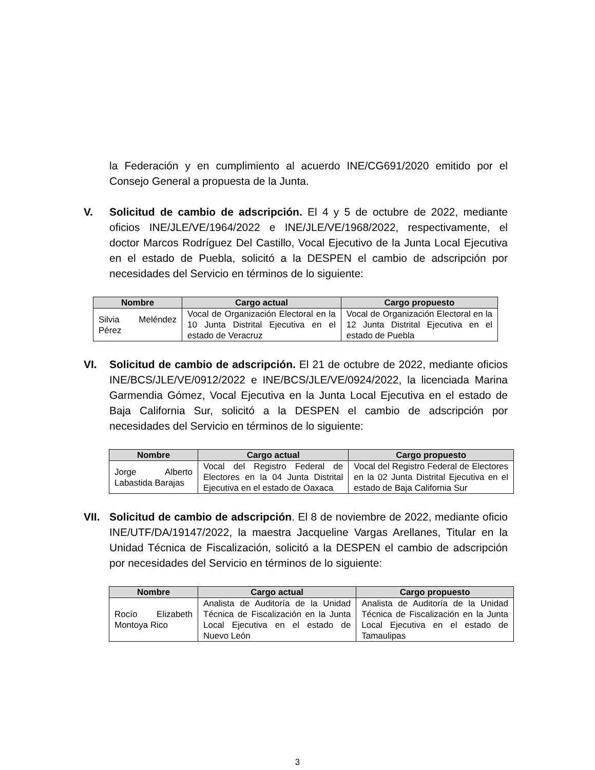la Federación y en cumplimiento al acuerdo INE/CG691/2020 emitido por el Consejo General a propuesta de la Junta.
V. Solicitud de cambio de adscripción. El 4 y 5 de octubre de 2022, mediante oficios INE/JLE/VE/1964/2022 e INE/JLE/VE/1968/2022, respectivamente, el doctor Marcos Rodríguez Del Castillo, Vocal Ejecutivo de la Junta Local Ejecutiva en el estado de Puebla, solicitó a la DESPEN el cambio de adscripción por necesidades del Servicio en términos de lo siguiente:
| Nombre | Cargo actual | Cargo propuesto |
| --- | --- | --- |
| Silvia Meléndez Pérez | Vocal de Organización Electoral en la 10 Junta Distrital Ejecutiva en el estado de Veracruz | Vocal de Organización Electoral en la 12 Junta Distrital Ejecutiva en el estado de Puebla |
VI. Solicitud de cambio de adscripción. El 21 de octubre de 2022, mediante oficios INE/BCS/JLE/VE/0912/2022 e INE/BCS/JLE/VE/0924/2022, la licenciada Marina Garmendia Gómez, Vocal Ejecutiva en la Junta Local Ejecutiva en el estado de Baja California Sur, solicitó a la DESPEN el cambio de adscripción por necesidades del Servicio en términos de lo siguiente:
| Nombre | Cargo actual | Cargo propuesto |
| --- | --- | --- |
| Jorge Alberto Labastida Barajas | Vocal del Registro Federal de Electores en la 04 Junta Distrital Ejecutiva en el estado de Oaxaca | Vocal del Registro Federal de Electores en la 02 Junta Distrital Ejecutiva en el estado de Baja California Sur |
VII.
Solicitud de cambio de adscripción. El 8 de noviembre de 2022, mediante oficio INE/UTF/DA/19147/2022, la maestra Jacqueline Vargas Arellanes, Titular en la Unidad Técnica de Fiscalización, solicitó a la DESPEN el cambio de adscripción por necesidades del Servicio en términos de lo siguiente:
| Nombre | Cargo actual | Cargo propuesto |
| --- | --- | --- |
| Rocío Elizabeth Montoya Rico | Analista de Auditoría de la Unidad Técnica de Fiscalización en la Junta Local Ejecutiva en el estado de Nuevo León | Analista de Auditoría de la Unidad Técnica de Fiscalización en la Junta Local Ejecutiva en el estado de Tamaulipas |
3